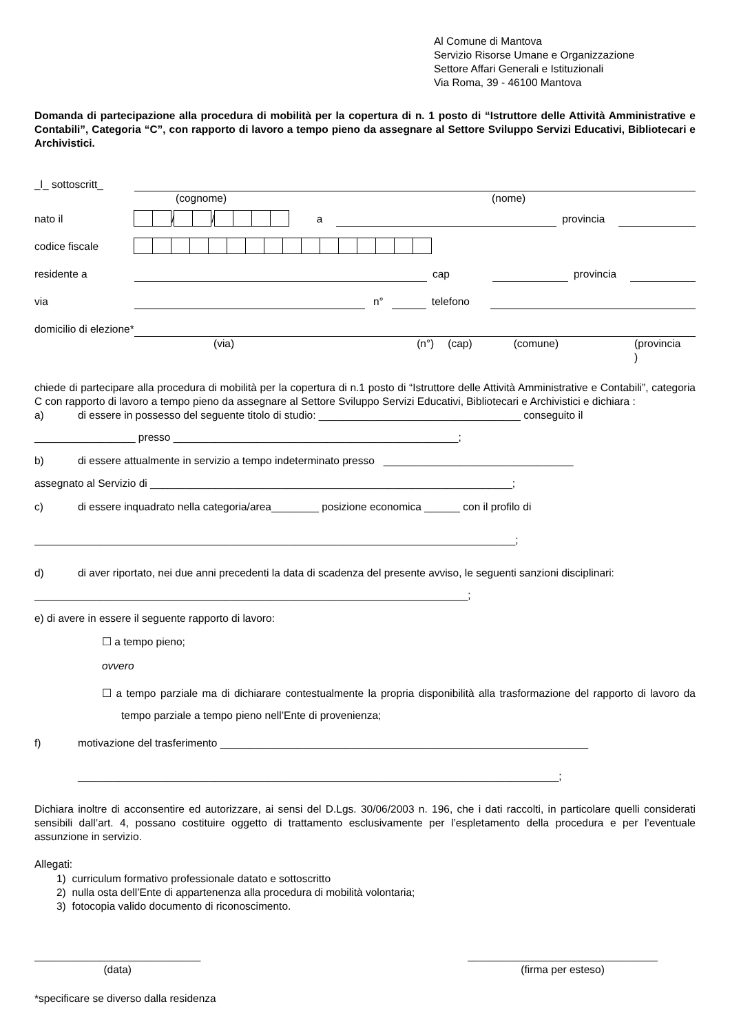Al Comune di Mantova
Servizio Risorse Umane e Organizzazione
Settore Affari Generali e Istituzionali
Via Roma, 39 - 46100 Mantova
Domanda di partecipazione alla procedura di mobilità per la copertura di n. 1 posto di “Istruttore delle Attività Amministrative e Contabili”, Categoria “C”, con rapporto di lavoro a tempo pieno da assegnare al Settore Sviluppo Servizi Educativi, Bibliotecari e Archivistici.
_l_ sottoscritt_
(cognome) (nome)
nato il / / a provincia
codice fiscale
residente a cap provincia
via n° telefono
domicilio di elezione*
(via) (n°) (cap) (comune) (provincia
)
chiede di partecipare alla procedura di mobilità per la copertura di n.1 posto di “Istruttore delle Attività Amministrative e Contabili”, categoria C con rapporto di lavoro a tempo pieno da assegnare al Settore Sviluppo Servizi Educativi, Bibliotecari e Archivistici e dichiara :
a) di essere in possesso del seguente titolo di studio: __________________________________ conseguito il
_________________ presso ________________________________________________;
b) di essere attualmente in servizio a tempo indeterminato presso ________________________________
assegnato al Servizio di _____________________________________________________________;
c) di essere inquadrato nella categoria/area________ posizione economica ______ con il profilo di
_________________________________________________________________________________;
d) di aver riportato, nei due anni precedenti la data di scadenza del presente avviso, le seguenti sanzioni disciplinari:
_________________________________________________________________________;
e) di avere in essere il seguente rapporto di lavoro:
☐ a tempo pieno;
ovvero
☐ a tempo parziale ma di dichiarare contestualmente la propria disponibilità alla trasformazione del rapporto di lavoro da tempo parziale a tempo pieno nell’Ente di provenienza;
f) motivazione del trasferimento ______________________________________________________________
_________________________________________________________________________________;
Dichiara inoltre di acconsentire ed autorizzare, ai sensi del D.Lgs. 30/06/2003 n. 196, che i dati raccolti, in particolare quelli considerati sensibili dall’art. 4, possano costituire oggetto di trattamento esclusivamente per l’espletamento della procedura e per l’eventuale assunzione in servizio.
Allegati:
1) curriculum formativo professionale datato e sottoscritto
2) nulla osta dell’Ente di appartenenza alla procedura di mobilità volontaria;
3) fotocopia valido documento di riconoscimento.
____________________________
(data)
________________________________
(firma per esteso)
*specificare se diverso dalla residenza